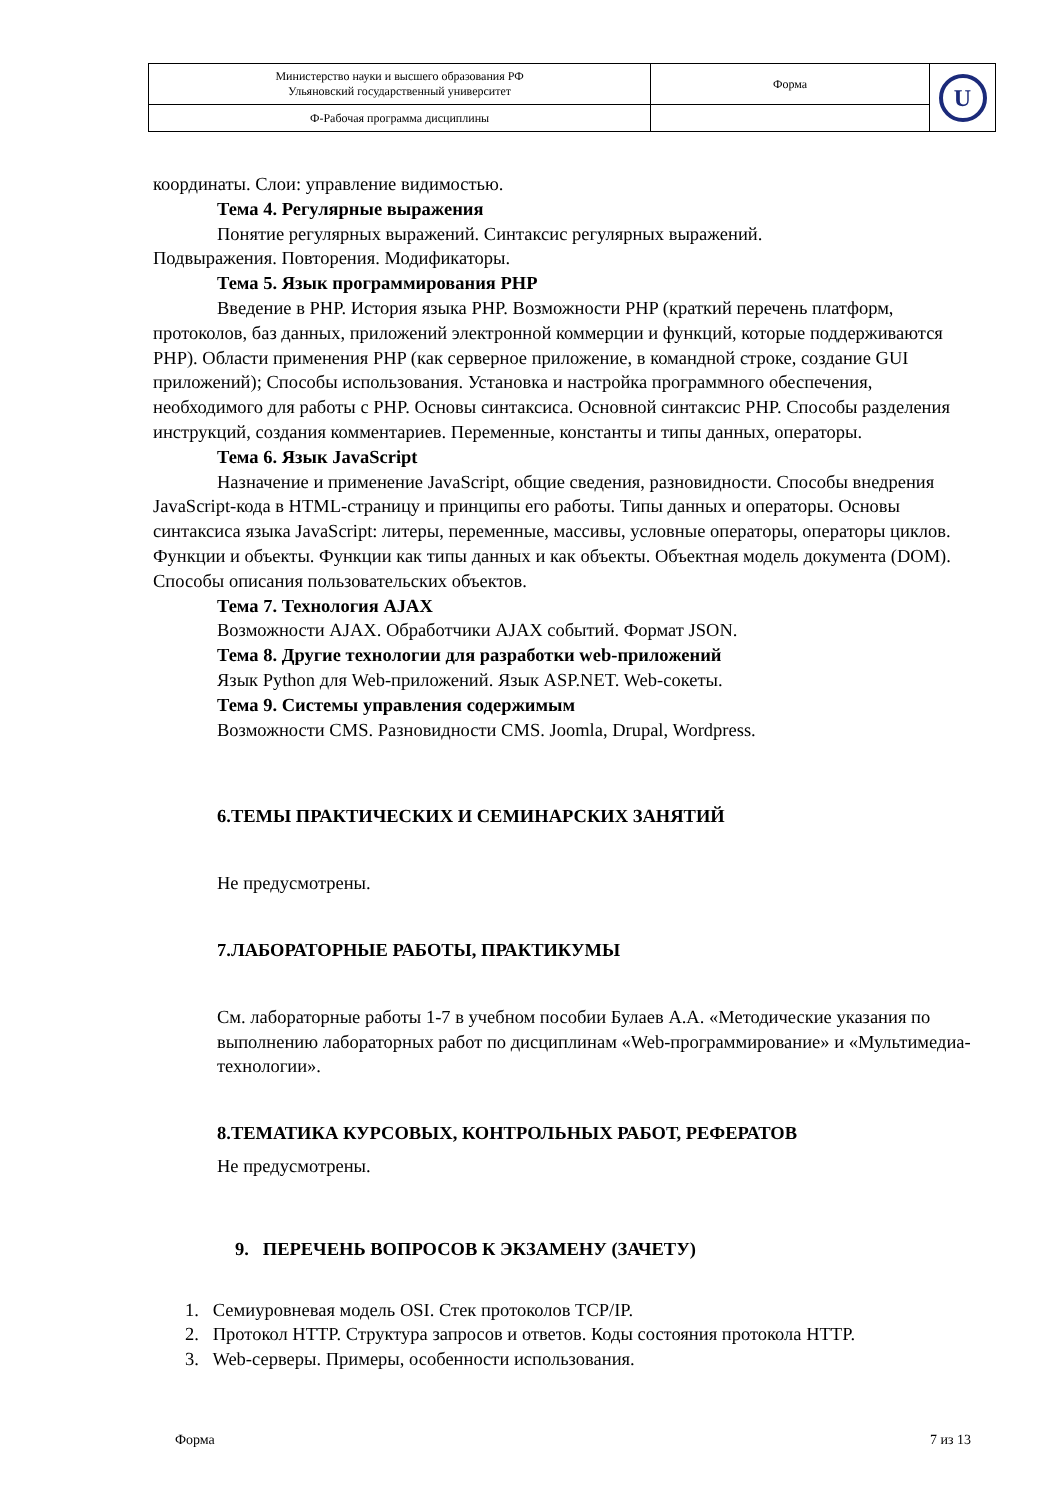| Министерство науки и высшего образования РФ Ульяновский государственный университет | Форма | U |
| Ф-Рабочая программа дисциплины | | |
координаты. Слои: управление видимостью.
Тема 4. Регулярные выражения
Понятие регулярных выражений. Синтаксис регулярных выражений.
Подвыражения. Повторения. Модификаторы.
Тема 5. Язык программирования PHP
Введение в PHP. История языка PHP. Возможности PHP (краткий перечень платформ, протоколов, баз данных, приложений электронной коммерции и функций, которые поддерживаются PHP). Области применения PHP (как серверное приложение, в командной строке, создание GUI приложений); Способы использования. Установка и настройка программного обеспечения, необходимого для работы с PHP. Основы синтаксиса. Основной синтаксис PHP. Способы разделения инструкций, создания комментариев. Переменные, константы и типы данных, операторы.
Тема 6. Язык JavaScript
Назначение и применение JavaScript, общие сведения, разновидности. Способы внедрения JavaScript-кода в HTML-страницу и принципы его работы. Типы данных и операторы. Основы синтаксиса языка JavaScript: литеры, переменные, массивы, условные операторы, операторы циклов. Функции и объекты. Функции как типы данных и как объекты. Объектная модель документа (DOM). Способы описания пользовательских объектов.
Тема 7. Технология AJAX
Возможности AJAX. Обработчики AJAX событий. Формат JSON.
Тема 8. Другие технологии для разработки web-приложений
Язык Python для Web-приложений. Язык ASP.NET. Web-сокеты.
Тема 9. Системы управления содержимым
Возможности CMS. Разновидности CMS. Joomla, Drupal, Wordpress.
6.ТЕМЫ ПРАКТИЧЕСКИХ И СЕМИНАРСКИХ ЗАНЯТИЙ
Не предусмотрены.
7.ЛАБОРАТОРНЫЕ РАБОТЫ, ПРАКТИКУМЫ
См. лабораторные работы 1-7 в учебном пособии Булаев А.А. «Методические указания по выполнению лабораторных работ по дисциплинам «Web-программирование» и «Мультимедиа-технологии».
8.ТЕМАТИКА КУРСОВЫХ, КОНТРОЛЬНЫХ РАБОТ, РЕФЕРАТОВ
Не предусмотрены.
9. ПЕРЕЧЕНЬ ВОПРОСОВ К ЭКЗАМЕНУ (ЗАЧЕТУ)
1. Семиуровневая модель OSI. Стек протоколов TCP/IP.
2. Протокол HTTP. Структура запросов и ответов. Коды состояния протокола HTTP.
3. Web-серверы. Примеры, особенности использования.
Форма 7 из 13